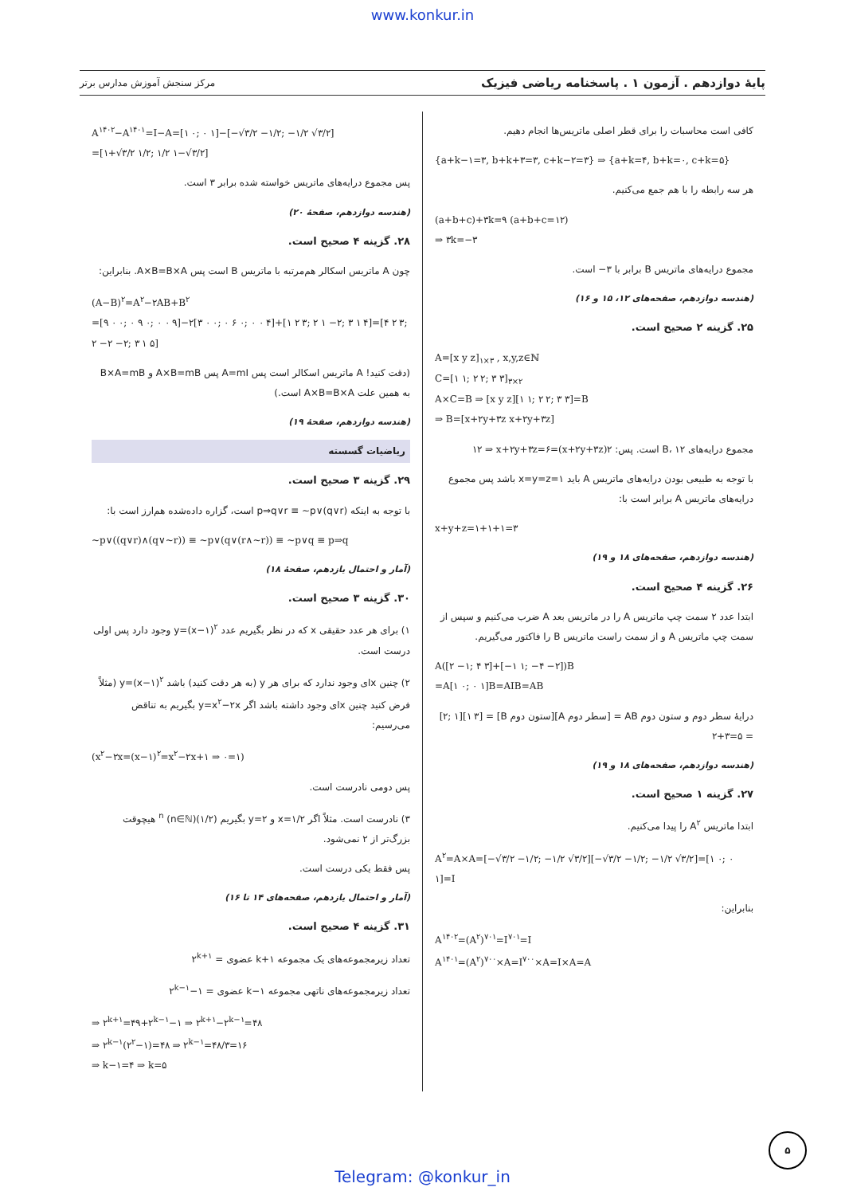www.konkur.in
پایهٔ دوازدهم . آزمون ۱ . پاسخنامه ریاضی فیزیک مرکز سنجش آموزش مدارس برتر
کافی است محاسبات را برای قطر اصلی ماتریس‌ها انجام دهیم.
{a+k−۱=۳, b+k+۳=۳, c+k−۲=۳} ⇒ {a+k=۴, b+k=۰, c+k=۵}
هر سه رابطه را با هم جمع می‌کنیم.
(a+b+c)+۳k=۹ (a+b+c=۱۲)
⇒ ۳k=−۳
مجموع درایه‌های ماتریس B برابر با ۳− است.
(هندسه دوازدهم، صفحه‌های ۱۲، ۱۵ و ۱۶)
۲۵. گزینه ۲ صحیح است.
A=[x y z]<sub>۱×۳</sub> , x,y,z∈ℕ
C=[۱ ۱; ۲ ۲; ۳ ۳]<sub>۳×۲</sub>
A×C=B ⇒ [x y z][۱ ۱; ۲ ۲; ۳ ۳]=B
⇒ B=[x+۲y+۳z x+۲y+۳z]
مجموع درایه‌های B، ۱۲ است. پس: ۲(x+۲y+۳z)=۱۲ ⇒ x+۲y+۳z=۶
با توجه به طبیعی بودن درایه‌های ماتریس A باید x=y=z=۱ باشد پس مجموع درایه‌های ماتریس A برابر است با:
x+y+z=۱+۱+۱=۳
(هندسه دوازدهم، صفحه‌های ۱۸ و ۱۹)
۲۶. گزینه ۴ صحیح است.
ابتدا عدد ۲ سمت چپ ماتریس A را در ماتریس بعد A ضرب می‌کنیم و سپس از سمت چپ ماتریس A و از سمت راست ماتریس B را فاکتور می‌گیریم.
A([۲ −۱; ۴ ۳]+[−۱ ۱; −۴ −۲])B
=A[۱ ۰; ۰ ۱]B=AIB=AB
درایهٔ سطر دوم و ستون دوم AB = [سطر دوم A][ستون دوم B] = [۱ ۳][۲; ۱] = ۲+۳=۵
(هندسه دوازدهم، صفحه‌های ۱۸ و ۱۹)
۲۷. گزینه ۱ صحیح است.
ابتدا ماتریس A<sup>۲</sup> را پیدا می‌کنیم.
A<sup>۲</sup>=A×A=[−√۳/۲ −۱/۲; −۱/۲ √۳/۲][−√۳/۲ −۱/۲; −۱/۲ √۳/۲]=[۱ ۰; ۰ ۱]=I
بنابراین:
A<sup>۱۴۰۲</sup>=(A<sup>۲</sup>)<sup>۷۰۱</sup>=I<sup>۷۰۱</sup>=I
A<sup>۱۴۰۱</sup>=(A<sup>۲</sup>)<sup>۷۰۰</sup>×A=I<sup>۷۰۰</sup>×A=I×A=A
A<sup>۱۴۰۲</sup>−A<sup>۱۴۰۱</sup>=I−A=[۱ ۰; ۰ ۱]−[−√۳/۲ −۱/۲; −۱/۲ √۳/۲]
=[۱+√۳/۲ ۱/۲; ۱/۲ ۱−√۳/۲]
پس مجموع درایه‌های ماتریس خواسته شده برابر ۳ است.
(هندسه دوازدهم، صفحهٔ ۲۰)
۲۸. گزینه ۴ صحیح است.
چون A ماتریس اسکالر هم‌مرتبه با ماتریس B است پس A×B=B×A. بنابراین:
(A−B)<sup>۲</sup>=A<sup>۲</sup>−۲AB+B<sup>۲</sup>
=[۹ ۰ ۰; ۰ ۹ ۰; ۰ ۰ ۹]−۲[۳ ۰ ۰; ۰ ۶ ۰; ۰ ۰ ۴]+[۱ ۲ ۳; ۲ ۱ −۲; ۳ ۱ ۴]=[۴ ۲ ۳; ۲ −۲ −۲; ۳ ۱ ۵]
(دقت کنید! A ماتریس اسکالر است پس A=mI پس A×B=mB و B×A=mB به همین علت A×B=B×A است.)
(هندسه دوازدهم، صفحهٔ ۱۹)
ریاضیات گسسته
۲۹. گزینه ۳ صحیح است.
با توجه به اینکه p⇒q∨r ≡ ~p∨(q∨r) است، گزاره داده‌شده هم‌ارز است با:
~p∨((q∨r)∧(q∨~r)) ≡ ~p∨(q∨(r∧~r)) ≡ ~p∨q ≡ p⇒q
(آمار و احتمال یازدهم، صفحهٔ ۱۸)
۳۰. گزینه ۳ صحیح است.
۱) برای هر عدد حقیقی x که در نظر بگیریم عدد y=(x−۱)<sup>۲</sup> وجود دارد پس اولی درست است.
۲) چنین xای وجود ندارد که برای هر y (به هر دقت کنید) باشد y=(x−۱)<sup>۲</sup> (مثلاً فرض کنید چنین xای وجود داشته باشد اگر y=x<sup>۲</sup>−۲x بگیریم به تناقض می‌رسیم:
(x<sup>۲</sup>−۲x=(x−۱)<sup>۲</sup>=x<sup>۲</sup>−۲x+۱ ⇒ ۰=۱)
پس دومی نادرست است.
۳) نادرست است. مثلاً اگر x=۱/۲ و y=۲ بگیریم (۱/۲)<sup>n</sup> (n∈ℕ) هیچوقت بزرگ‌تر از ۲ نمی‌شود.
پس فقط یکی درست است.
(آمار و احتمال یازدهم، صفحه‌های ۱۴ تا ۱۶)
۳۱. گزینه ۴ صحیح است.
تعداد زیرمجموعه‌های یک مجموعه k+۱ عضوی = ۲<sup>k+۱</sup>
تعداد زیرمجموعه‌های ناتهی مجموعه k−۱ عضوی = ۲<sup>k−۱</sup>−۱
⇒ ۲<sup>k+۱</sup>=۴۹+۲<sup>k−۱</sup>−۱ ⇒ ۲<sup>k+۱</sup>−۲<sup>k−۱</sup>=۴۸
⇒ ۲<sup>k−۱</sup>(۲<sup>۲</sup>−۱)=۴۸ ⇒ ۲<sup>k−۱</sup>=۴۸/۳=۱۶
⇒ k−۱=۴ ⇒ k=۵
۵
Telegram: @konkur_in